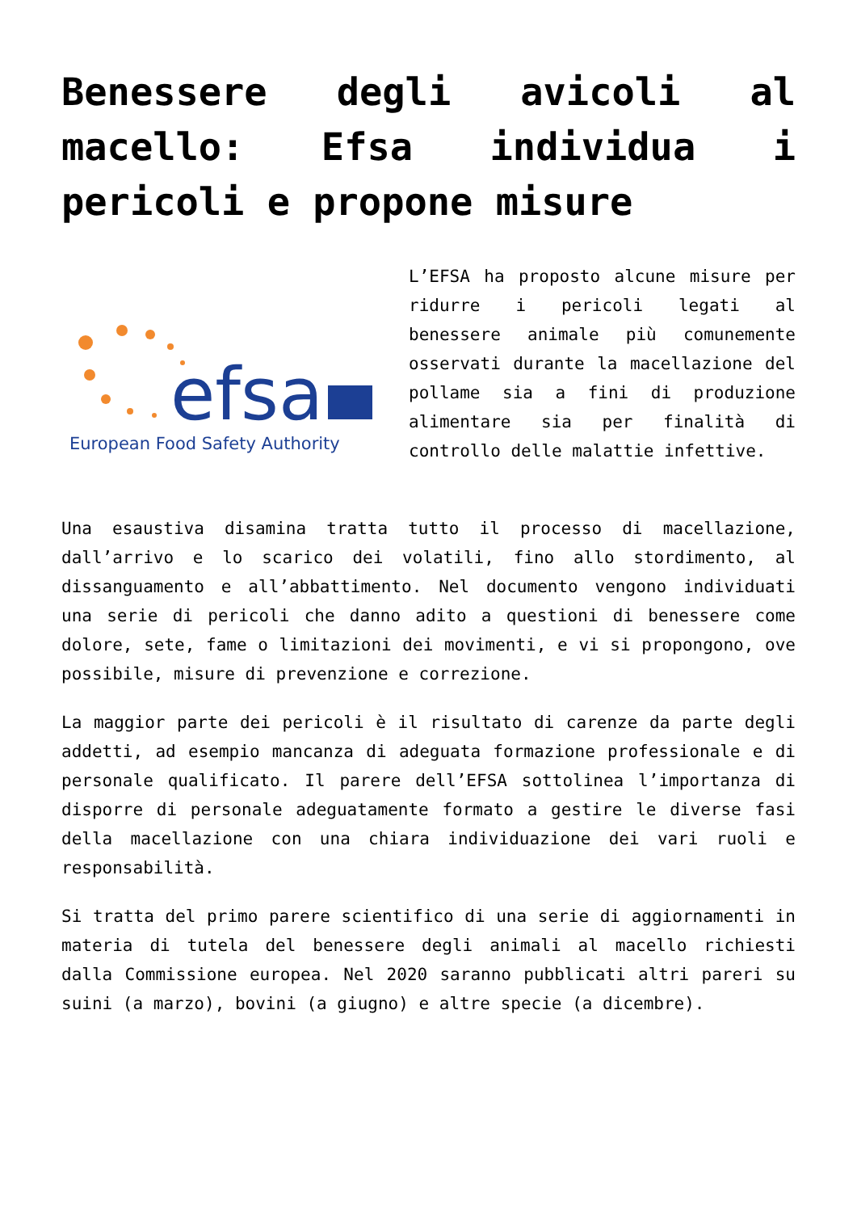Benessere degli avicoli al macello: Efsa individua i pericoli e propone misure
efsa
European Food Safety Authority
L’EFSA ha proposto alcune misure per ridurre i pericoli legati al benessere animale più comunemente osservati durante la macellazione del pollame sia a fini di produzione alimentare sia per finalità di controllo delle malattie infettive.
Una esaustiva disamina tratta tutto il processo di macellazione, dall’arrivo e lo scarico dei volatili, fino allo stordimento, al dissanguamento e all’abbattimento. Nel documento vengono individuati una serie di pericoli che danno adito a questioni di benessere come dolore, sete, fame o limitazioni dei movimenti, e vi si propongono, ove possibile, misure di prevenzione e correzione.
La maggior parte dei pericoli è il risultato di carenze da parte degli addetti, ad esempio mancanza di adeguata formazione professionale e di personale qualificato. Il parere dell’EFSA sottolinea l’importanza di disporre di personale adeguatamente formato a gestire le diverse fasi della macellazione con una chiara individuazione dei vari ruoli e responsabilità.
Si tratta del primo parere scientifico di una serie di aggiornamenti in materia di tutela del benessere degli animali al macello richiesti dalla Commissione europea. Nel 2020 saranno pubblicati altri pareri su suini (a marzo), bovini (a giugno) e altre specie (a dicembre).